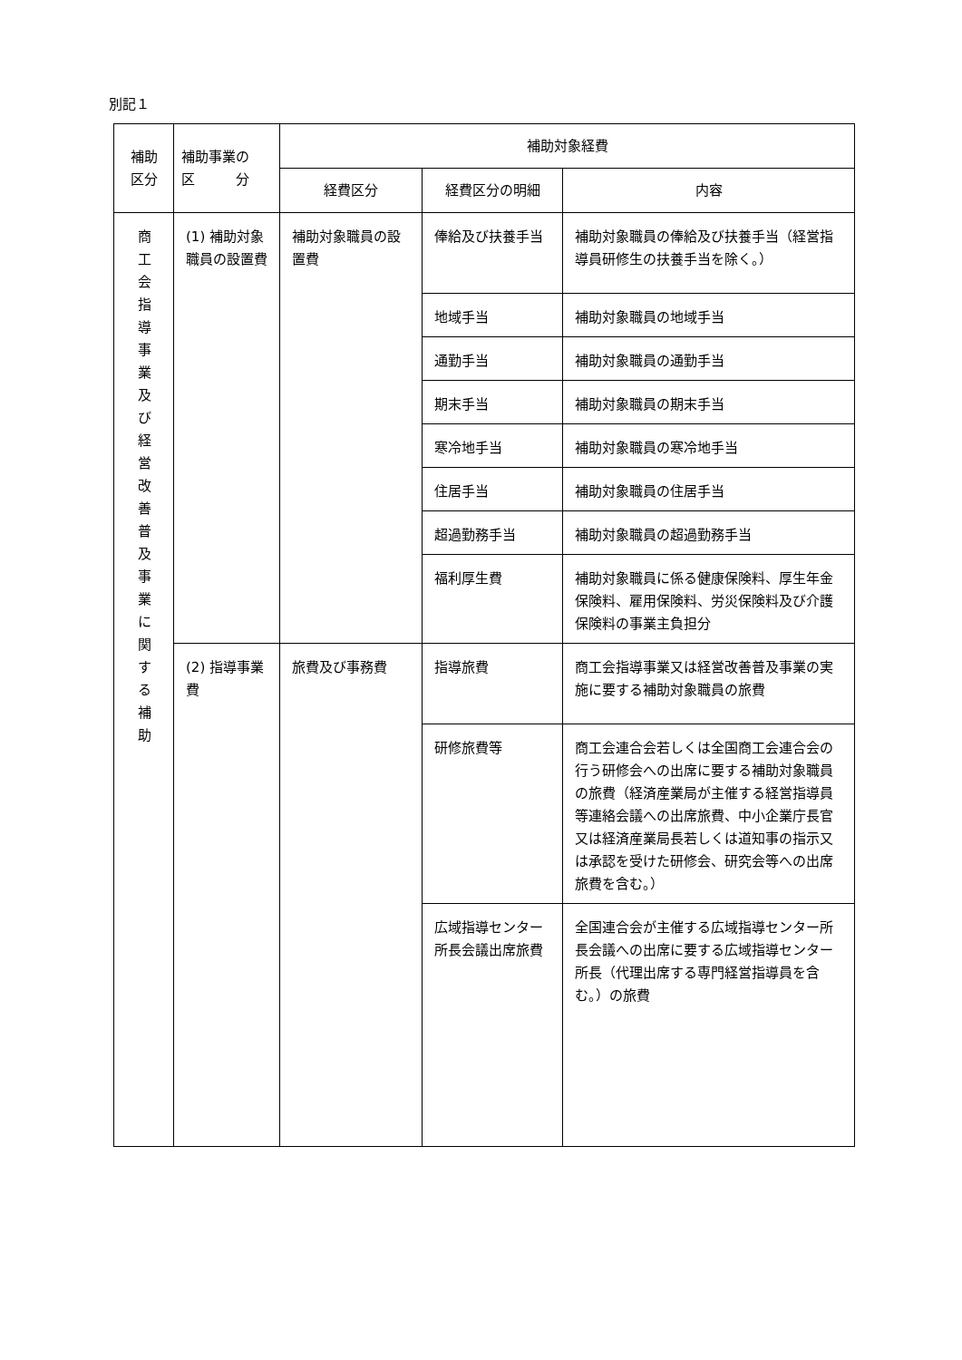別記１
| 補助 区分 | 補助事業の 区 分 | 補助対象経費 | | |
| --- | --- | --- | --- | --- |
| | | 経費区分 | 経費区分の明細 | 内容 |
| 商 工 会 指 導 事 業 及 び 経 営 改 善 普 及 事 業 に 関 す る 補 助 | (1) 補助対象職員の設置費 | 補助対象職員の設置費 | 俸給及び扶養手当 | 補助対象職員の俸給及び扶養手当（経営指導員研修生の扶養手当を除く。） |
| | | | 地域手当 | 補助対象職員の地域手当 |
| | | | 通勤手当 | 補助対象職員の通勤手当 |
| | | | 期末手当 | 補助対象職員の期末手当 |
| | | | 寒冷地手当 | 補助対象職員の寒冷地手当 |
| | | | 住居手当 | 補助対象職員の住居手当 |
| | | | 超過勤務手当 | 補助対象職員の超過勤務手当 |
| | | | 福利厚生費 | 補助対象職員に係る健康保険料、厚生年金保険料、雇用保険料、労災保険料及び介護保険料の事業主負担分 |
| | (2) 指導事業費 | 旅費及び事務費 | 指導旅費 | 商工会指導事業又は経営改善普及事業の実施に要する補助対象職員の旅費 |
| | | | 研修旅費等 | 商工会連合会若しくは全国商工会連合会の行う研修会への出席に要する補助対象職員の旅費（経済産業局が主催する経営指導員等連絡会議への出席旅費、中小企業庁長官又は経済産業局長若しくは道知事の指示又は承認を受けた研修会、研究会等への出席旅費を含む。） |
| | | | 広域指導センター所長会議出席旅費 | 全国連合会が主催する広域指導センター所長会議への出席に要する広域指導センター所長（代理出席する専門経営指導員を含む。）の旅費 |